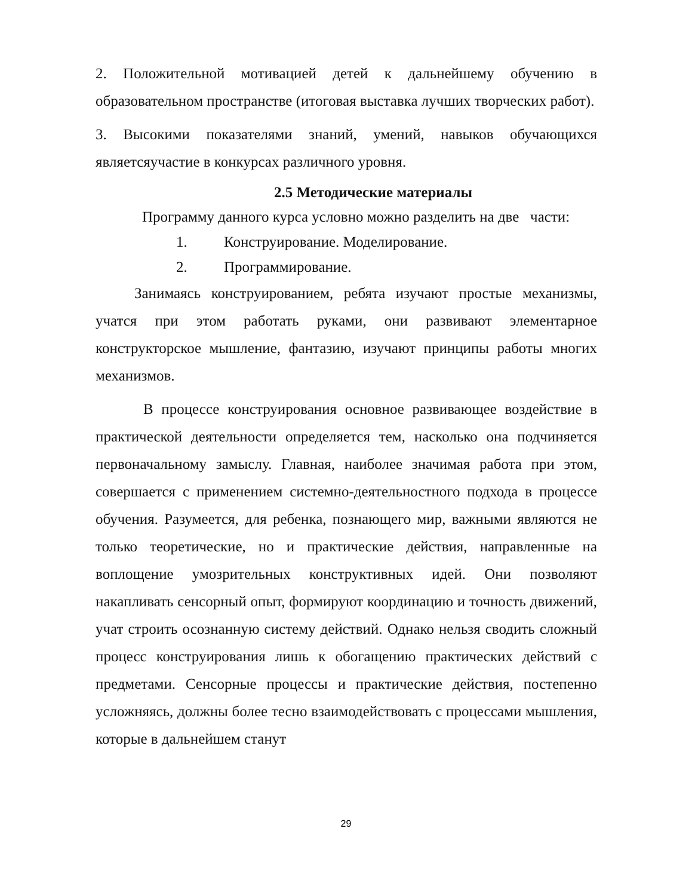2. Положительной мотивацией детей к дальнейшему обучению в образовательном пространстве (итоговая выставка лучших творческих работ).
3. Высокими показателями знаний, умений, навыков обучающихся являетсяучастие в конкурсах различного уровня.
2.5 Методические материалы
Программу данного курса условно можно разделить на две части:
1. Конструирование. Моделирование.
2. Программирование.
Занимаясь конструированием, ребята изучают простые механизмы, учатся при этом работать руками, они развивают элементарное конструкторское мышление, фантазию, изучают принципы работы многих механизмов.
В процессе конструирования основное развивающее воздействие в практической деятельности определяется тем, насколько она подчиняется первоначальному замыслу. Главная, наиболее значимая работа при этом, совершается с применением системно-деятельностного подхода в процессе обучения. Разумеется, для ребенка, познающего мир, важными являются не только теоретические, но и практические действия, направленные на воплощение умозрительных конструктивных идей. Они позволяют накапливать сенсорный опыт, формируют координацию и точность движений, учат строить осознанную систему действий. Однако нельзя сводить сложный процесс конструирования лишь к обогащению практических действий с предметами. Сенсорные процессы и практические действия, постепенно усложняясь, должны более тесно взаимодействовать с процессами мышления, которые в дальнейшем станут
29